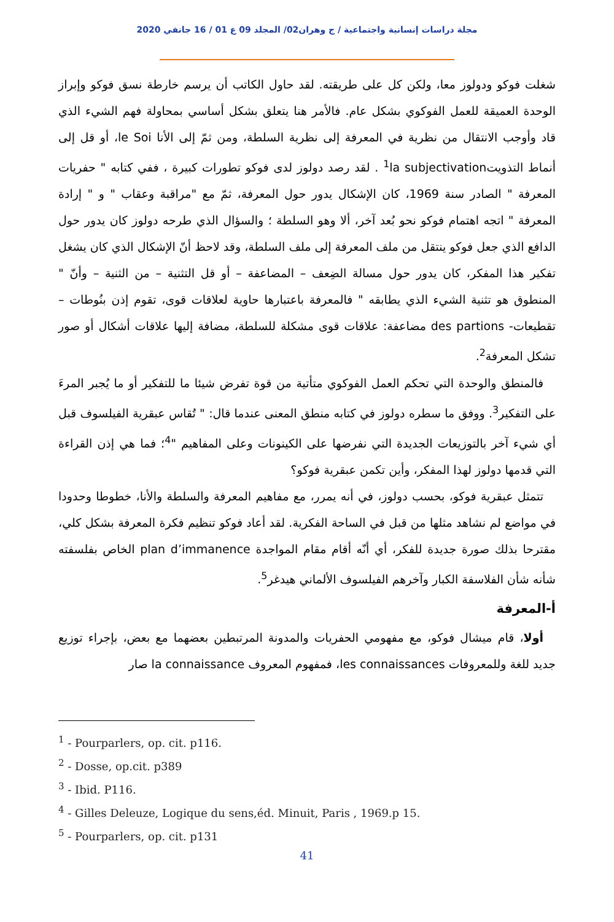مجلة دراسات إنسانية واجتماعية / ج وهران02/ المجلد 09 ع 01 / 16 جانفي 2020
شغلت فوكو ودولوز معا، ولكن كل على طريقته. لقد حاول الكاتب أن يرسم خارطة نسق فوكو وإبراز الوحدة العميقة للعمل الفوكوي بشكل عام. فالأمر هنا يتعلق بشكل أساسي بمحاولة فهم الشيء الذي قاد وأوجب الانتقال من نظرية في المعرفة إلى نظرية السلطة، ومن ثمّ إلى الأنا le Soi، أو قل إلى أنماط التذويت<sup>1</sup>la subjectivation . لقد رصد دولوز لدى فوكو تطورات كبيرة ، ففي كتابه " حفريات المعرفة " الصادر سنة 1969، كان الإشكال يدور حول المعرفة، ثمّ مع "مراقبة وعقاب " و " إرادة المعرفة " اتجه اهتمام فوكو نحو بُعد آخر، ألا وهو السلطة ؛ والسؤال الذي طرحه دولوز كان يدور حول الدافع الذي جعل فوكو ينتقل من ملف المعرفة إلى ملف السلطة، وقد لاحظ أنّ الإشكال الذي كان يشغل تفكير هذا المفكر، كان يدور حول مسالة الضِعف – المضاعفة – أو قل التثنية – من الثنية – وأنّ " المنطوق هو تثنية الشيء الذي يطابقه " فالمعرفة باعتبارها حاوية لعلاقات قوى، تقوم إذن بنُوطات –تقطيعات- des partions مضاعفة: علاقات قوى مشكلة للسلطة، مضافة إليها علاقات أشكال أو صور تشكل المعرفة<sup>2</sup>.
فالمنطق والوحدة التي تحكم العمل الفوكوي متأتية من قوة تفرض شيئا ما للتفكير أو ما يُجبر المرءَ على التفكير<sup>3</sup>. ووفق ما سطره دولوز في كتابه منطق المعنى عندما قال: " تُقاس عبقرية الفيلسوف قبل أي شيء آخر بالتوزيعات الجديدة التي نفرضها على الكينونات وعلى المفاهيم "<sup>4</sup>؛ فما هي إذن القراءة التي قدمها دولوز لهذا المفكر، وأين تكمن عبقرية فوكو؟
تتمثل عبقرية فوكو، بحسب دولوز، في أنه يمرر، مع مفاهيم المعرفة والسلطة والأنا، خطوطا وحدودا في مواضع لم نشاهد مثلها من قبل في الساحة الفكرية. لقد أعاد فوكو تنظيم فكرة المعرفة بشكل كلي، مقترحا بذلك صورة جديدة للفكر، أي أنّه أقام مقام المواجدة plan d’immanence الخاص بفلسفته شأنه شأن الفلاسفة الكبار وآخرهم الفيلسوف الألماني هيدغر<sup>5</sup>.
أ-المعرفة
أولا، قام ميشال فوكو، مع مفهومي الحفريات والمدونة المرتبطين بعضهما مع بعض، بإجراء توزيع جديد للغة وللمعروفات les connaissances، فمفهوم المعروف la connaissance صار
<sup>1</sup> - Pourparlers, op. cit. p116.
<sup>2</sup> - Dosse, op.cit. p389
<sup>3</sup> - Ibid. P116.
<sup>4</sup> - Gilles Deleuze, Logique du sens,éd. Minuit, Paris , 1969.p 15.
<sup>5</sup> - Pourparlers, op. cit. p131
41